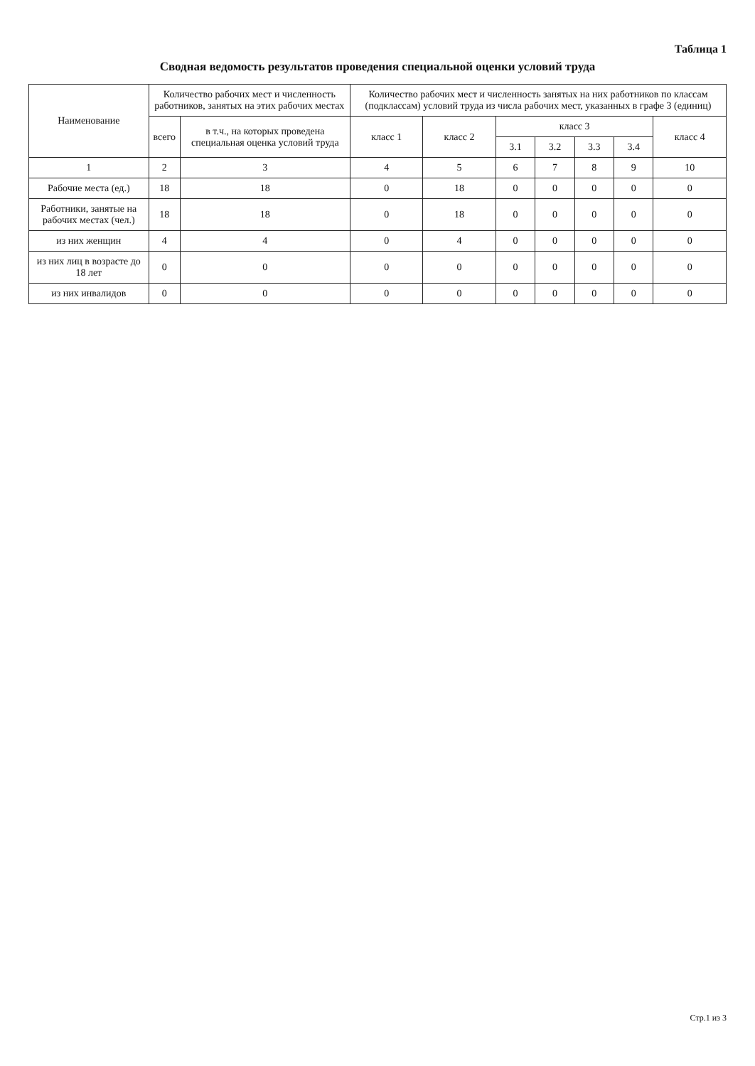Таблица 1
Сводная ведомость результатов проведения специальной оценки условий труда
| Наименование | Количество рабочих мест и численность работников, занятых на этих рабочих местах | | Количество рабочих мест и численность занятых на них работников по классам (подклассам) условий труда из числа рабочих мест, указанных в графе 3 (единиц) | | | | | | |
| --- | --- | --- | --- | --- | --- | --- | --- | --- | --- |
| | всего | в т.ч., на которых проведена специальная оценка условий труда | класс 1 | класс 2 | класс 3 | | | | класс 4 |
| | | | | | 3.1 | 3.2 | 3.3 | 3.4 | |
| 1 | 2 | 3 | 4 | 5 | 6 | 7 | 8 | 9 | 10 |
| Рабочие места (ед.) | 18 | 18 | 0 | 18 | 0 | 0 | 0 | 0 | 0 |
| Работники, занятые на рабочих местах (чел.) | 18 | 18 | 0 | 18 | 0 | 0 | 0 | 0 | 0 |
| из них женщин | 4 | 4 | 0 | 4 | 0 | 0 | 0 | 0 | 0 |
| из них лиц в возрасте до 18 лет | 0 | 0 | 0 | 0 | 0 | 0 | 0 | 0 | 0 |
| из них инвалидов | 0 | 0 | 0 | 0 | 0 | 0 | 0 | 0 | 0 |
Стр.1 из 3